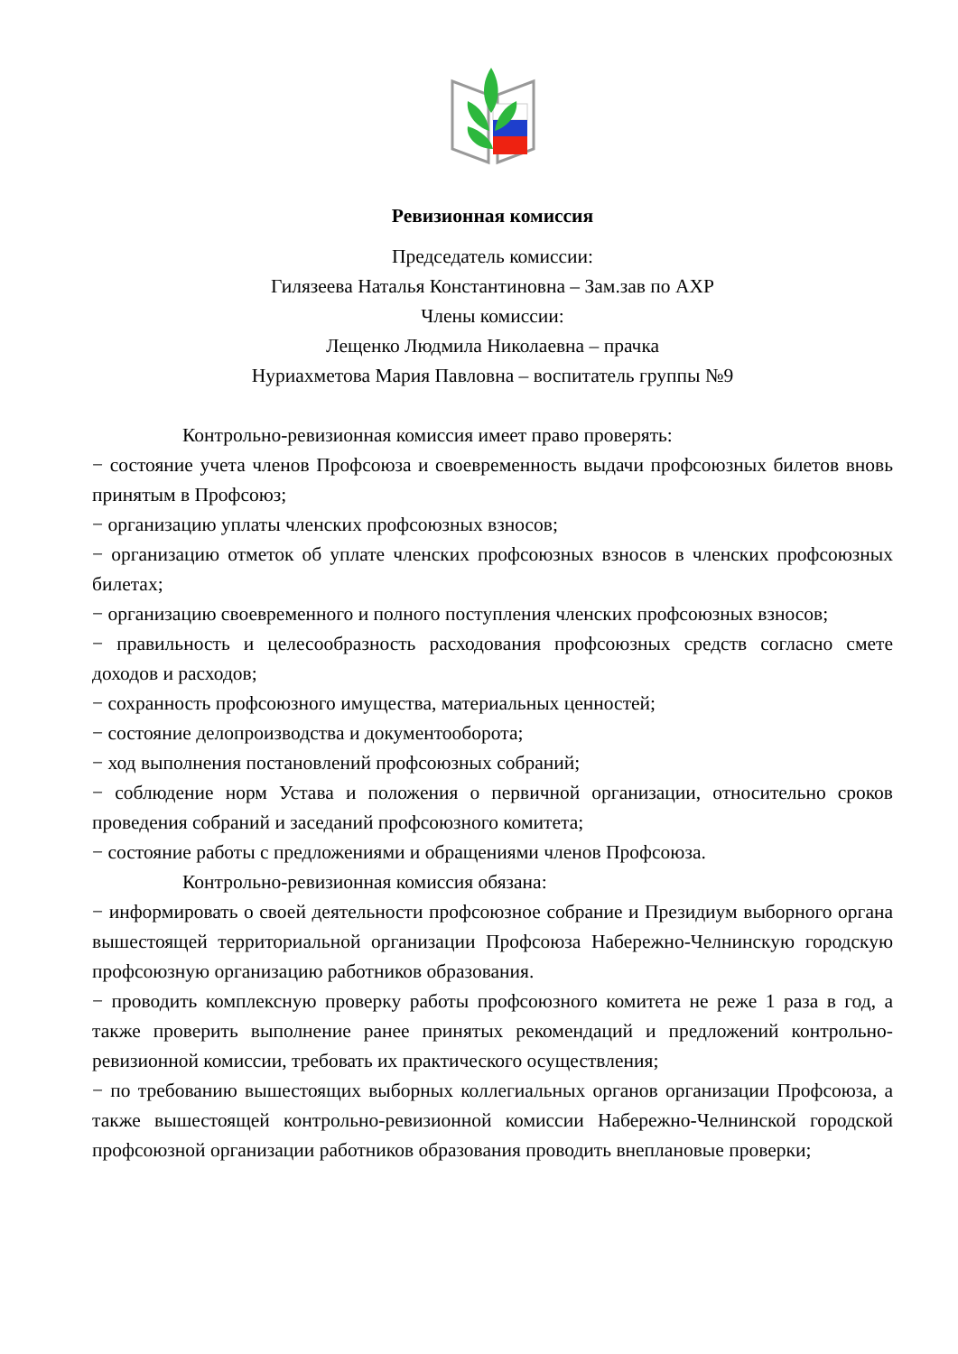Ревизионная комиссия
Председатель комиссии:
Гилязеева Наталья Константиновна – Зам.зав по АХР
Члены комиссии:
Лещенко Людмила Николаевна – прачка
Нуриахметова Мария Павловна – воспитатель группы №9
Контрольно-ревизионная комиссия имеет право проверять:
− состояние учета членов Профсоюза и своевременность выдачи профсоюзных билетов вновь принятым в Профсоюз;
− организацию уплаты членских профсоюзных взносов;
− организацию отметок об уплате членских профсоюзных взносов в членских профсоюзных билетах;
− организацию своевременного и полного поступления членских профсоюзных взносов;
− правильность и целесообразность расходования профсоюзных средств согласно смете доходов и расходов;
− сохранность профсоюзного имущества, материальных ценностей;
− состояние делопроизводства и документооборота;
− ход выполнения постановлений профсоюзных собраний;
− соблюдение норм Устава и положения о первичной организации, относительно сроков проведения собраний и заседаний профсоюзного комитета;
− состояние работы с предложениями и обращениями членов Профсоюза.
Контрольно-ревизионная комиссия обязана:
− информировать о своей деятельности профсоюзное собрание и Президиум выборного органа вышестоящей территориальной организации Профсоюза Набережно-Челнинскую городскую профсоюзную организацию работников образования.
− проводить комплексную проверку работы профсоюзного комитета не реже 1 раза в год, а также проверить выполнение ранее принятых рекомендаций и предложений контрольно-ревизионной комиссии, требовать их практического осуществления;
− по требованию вышестоящих выборных коллегиальных органов организации Профсоюза, а также вышестоящей контрольно-ревизионной комиссии Набережно-Челнинской городской профсоюзной организации работников образования проводить внеплановые проверки;